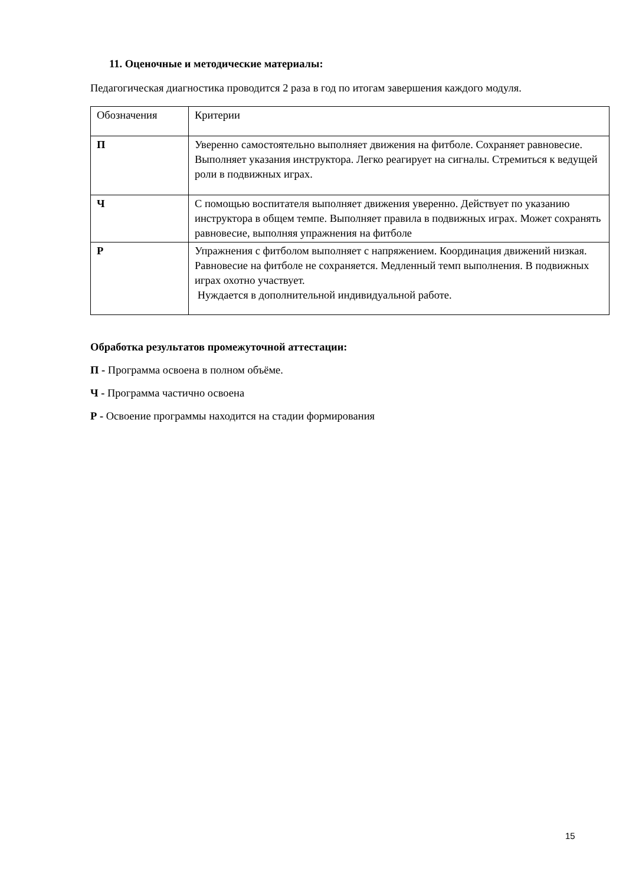11. Оценочные и методические материалы:
Педагогическая диагностика проводится 2 раза в год по итогам завершения каждого модуля.
| Обозначения | Критерии |
| П | Уверенно самостоятельно выполняет движения на фитболе. Сохраняет равновесие. Выполняет указания инструктора. Легко реагирует на сигналы. Стремиться к ведущей роли в подвижных играх. |
| Ч | С помощью воспитателя выполняет движения уверенно. Действует по указанию инструктора в общем темпе. Выполняет правила в подвижных играх. Может сохранять равновесие, выполняя упражнения на фитболе |
| Р | Упражнения с фитболом выполняет с напряжением. Координация движений низкая. Равновесие на фитболе не сохраняется. Медленный темп выполнения. В подвижных играх охотно участвует. Нуждается в дополнительной индивидуальной работе. |
Обработка результатов промежуточной аттестации:
П - Программа освоена в полном объёме.
Ч - Программа частично освоена
Р - Освоение программы находится на стадии формирования
15